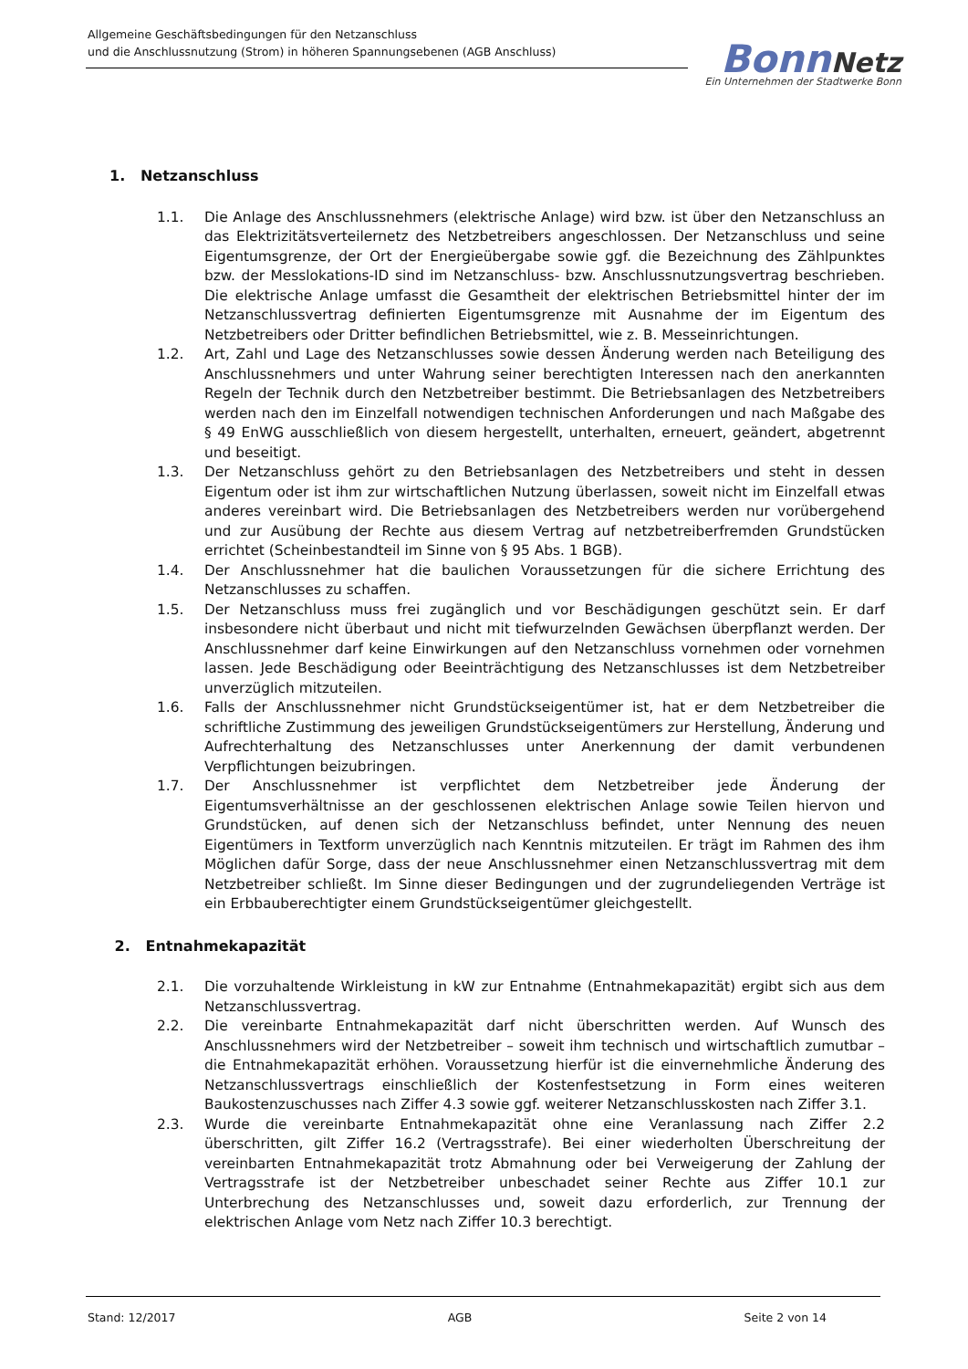Allgemeine Geschäftsbedingungen für den Netzanschluss
und die Anschlussnutzung (Strom) in höheren Spannungsebenen (AGB Anschluss)
Bonn Netz
Ein Unternehmen der Stadtwerke Bonn
1. Netzanschluss
1.1. Die Anlage des Anschlussnehmers (elektrische Anlage) wird bzw. ist über den Netzanschluss an das Elektrizitätsverteilernetz des Netzbetreibers angeschlossen. Der Netzanschluss und seine Eigentumsgrenze, der Ort der Energieübergabe sowie ggf. die Bezeichnung des Zählpunktes bzw. der Messlokations-ID sind im Netzanschluss- bzw. Anschlussnutzungsvertrag beschrieben. Die elektrische Anlage umfasst die Gesamtheit der elektrischen Betriebsmittel hinter der im Netzanschlussvertrag definierten Eigentumsgrenze mit Ausnahme der im Eigentum des Netzbetreibers oder Dritter befindlichen Betriebsmittel, wie z. B. Messeinrichtungen.
1.2. Art, Zahl und Lage des Netzanschlusses sowie dessen Änderung werden nach Beteiligung des Anschlussnehmers und unter Wahrung seiner berechtigten Interessen nach den anerkannten Regeln der Technik durch den Netzbetreiber bestimmt. Die Betriebsanlagen des Netzbetreibers werden nach den im Einzelfall notwendigen technischen Anforderungen und nach Maßgabe des § 49 EnWG ausschließlich von diesem hergestellt, unterhalten, erneuert, geändert, abgetrennt und beseitigt.
1.3. Der Netzanschluss gehört zu den Betriebsanlagen des Netzbetreibers und steht in dessen Eigentum oder ist ihm zur wirtschaftlichen Nutzung überlassen, soweit nicht im Einzelfall etwas anderes vereinbart wird. Die Betriebsanlagen des Netzbetreibers werden nur vorübergehend und zur Ausübung der Rechte aus diesem Vertrag auf netzbetreiberfremden Grundstücken errichtet (Scheinbestandteil im Sinne von § 95 Abs. 1 BGB).
1.4. Der Anschlussnehmer hat die baulichen Voraussetzungen für die sichere Errichtung des Netzanschlusses zu schaffen.
1.5. Der Netzanschluss muss frei zugänglich und vor Beschädigungen geschützt sein. Er darf insbesondere nicht überbaut und nicht mit tiefwurzelnden Gewächsen überpflanzt werden. Der Anschlussnehmer darf keine Einwirkungen auf den Netzanschluss vornehmen oder vornehmen lassen. Jede Beschädigung oder Beeinträchtigung des Netzanschlusses ist dem Netzbetreiber unverzüglich mitzuteilen.
1.6. Falls der Anschlussnehmer nicht Grundstückseigentümer ist, hat er dem Netzbetreiber die schriftliche Zustimmung des jeweiligen Grundstückseigentümers zur Herstellung, Änderung und Aufrechterhaltung des Netzanschlusses unter Anerkennung der damit verbundenen Verpflichtungen beizubringen.
1.7. Der Anschlussnehmer ist verpflichtet dem Netzbetreiber jede Änderung der Eigentumsverhältnisse an der geschlossenen elektrischen Anlage sowie Teilen hiervon und Grundstücken, auf denen sich der Netzanschluss befindet, unter Nennung des neuen Eigentümers in Textform unverzüglich nach Kenntnis mitzuteilen. Er trägt im Rahmen des ihm Möglichen dafür Sorge, dass der neue Anschlussnehmer einen Netzanschlussvertrag mit dem Netzbetreiber schließt. Im Sinne dieser Bedingungen und der zugrundeliegenden Verträge ist ein Erbbauberechtigter einem Grundstückseigentümer gleichgestellt.
2. Entnahmekapazität
2.1. Die vorzuhaltende Wirkleistung in kW zur Entnahme (Entnahmekapazität) ergibt sich aus dem Netzanschlussvertrag.
2.2. Die vereinbarte Entnahmekapazität darf nicht überschritten werden. Auf Wunsch des Anschlussnehmers wird der Netzbetreiber – soweit ihm technisch und wirtschaftlich zumutbar – die Entnahmekapazität erhöhen. Voraussetzung hierfür ist die einvernehmliche Änderung des Netzanschlussvertrags einschließlich der Kostenfestsetzung in Form eines weiteren Baukostenzuschusses nach Ziffer 4.3 sowie ggf. weiterer Netzanschlusskosten nach Ziffer 3.1.
2.3. Wurde die vereinbarte Entnahmekapazität ohne eine Veranlassung nach Ziffer 2.2 überschritten, gilt Ziffer 16.2 (Vertragsstrafe). Bei einer wiederholten Überschreitung der vereinbarten Entnahmekapazität trotz Abmahnung oder bei Verweigerung der Zahlung der Vertragsstrafe ist der Netzbetreiber unbeschadet seiner Rechte aus Ziffer 10.1 zur Unterbrechung des Netzanschlusses und, soweit dazu erforderlich, zur Trennung der elektrischen Anlage vom Netz nach Ziffer 10.3 berechtigt.
Stand: 12/2017 AGB Seite 2 von 14